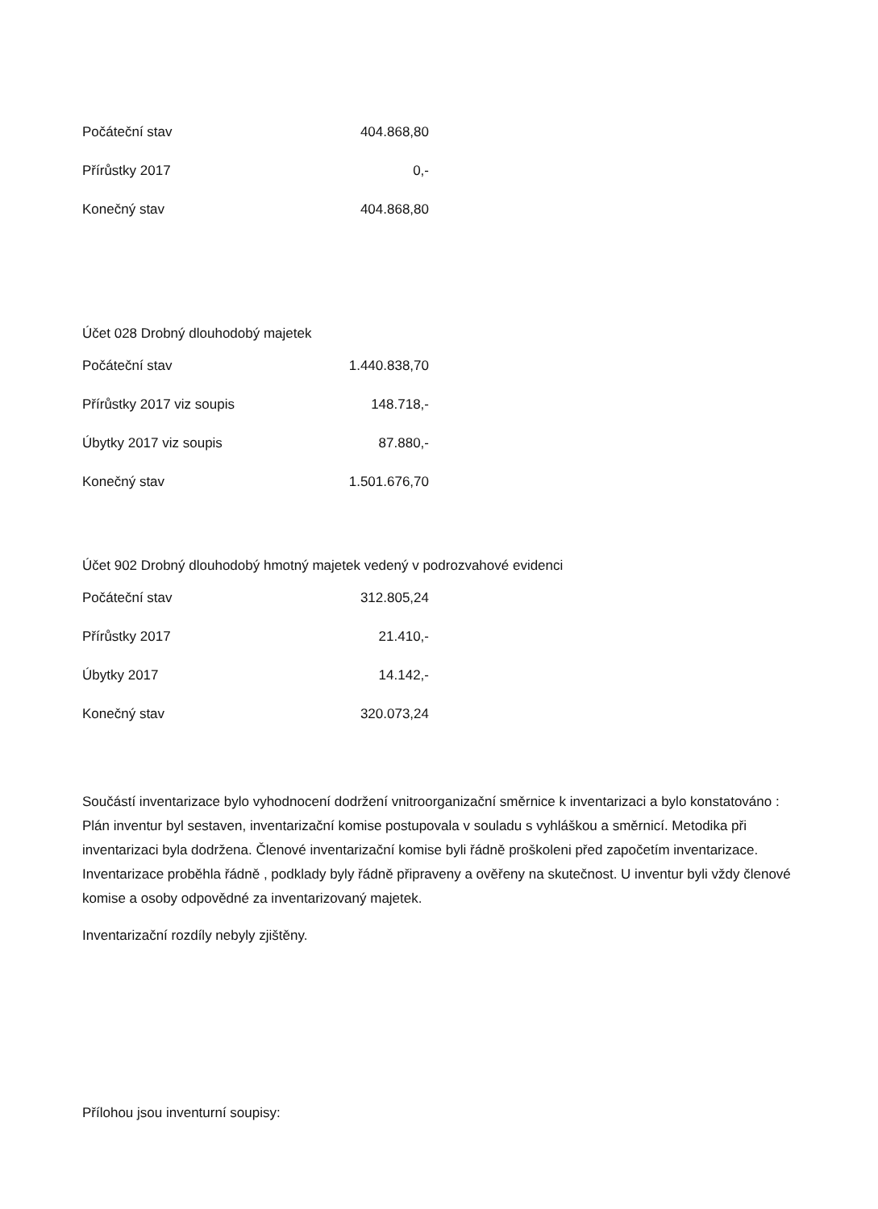| Počáteční stav | 404.868,80 |
| Přírůstky 2017 | 0,- |
| Konečný stav | 404.868,80 |
Účet 028 Drobný dlouhodobý majetek
| Počáteční stav | 1.440.838,70 |
| Přírůstky 2017 viz soupis | 148.718,- |
| Úbytky 2017 viz soupis | 87.880,- |
| Konečný stav | 1.501.676,70 |
Účet 902 Drobný dlouhodobý hmotný majetek vedený v podrozvahové evidenci
| Počáteční stav | 312.805,24 |
| Přírůstky 2017 | 21.410,- |
| Úbytky 2017 | 14.142,- |
| Konečný stav | 320.073,24 |
Součástí inventarizace bylo vyhodnocení dodržení vnitroorganizační směrnice k inventarizaci a bylo konstatováno : Plán inventur byl sestaven, inventarizační komise postupovala v souladu s vyhláškou a směrnicí. Metodika při inventarizaci byla dodržena. Členové inventarizační komise byli řádně proškoleni před započetím inventarizace. Inventarizace proběhla řádně , podklady byly řádně připraveny a ověřeny na skutečnost. U inventur byli vždy členové komise a osoby odpovědné za inventarizovaný majetek.
Inventarizační rozdíly nebyly zjištěny.
Přílohou jsou inventurní soupisy: